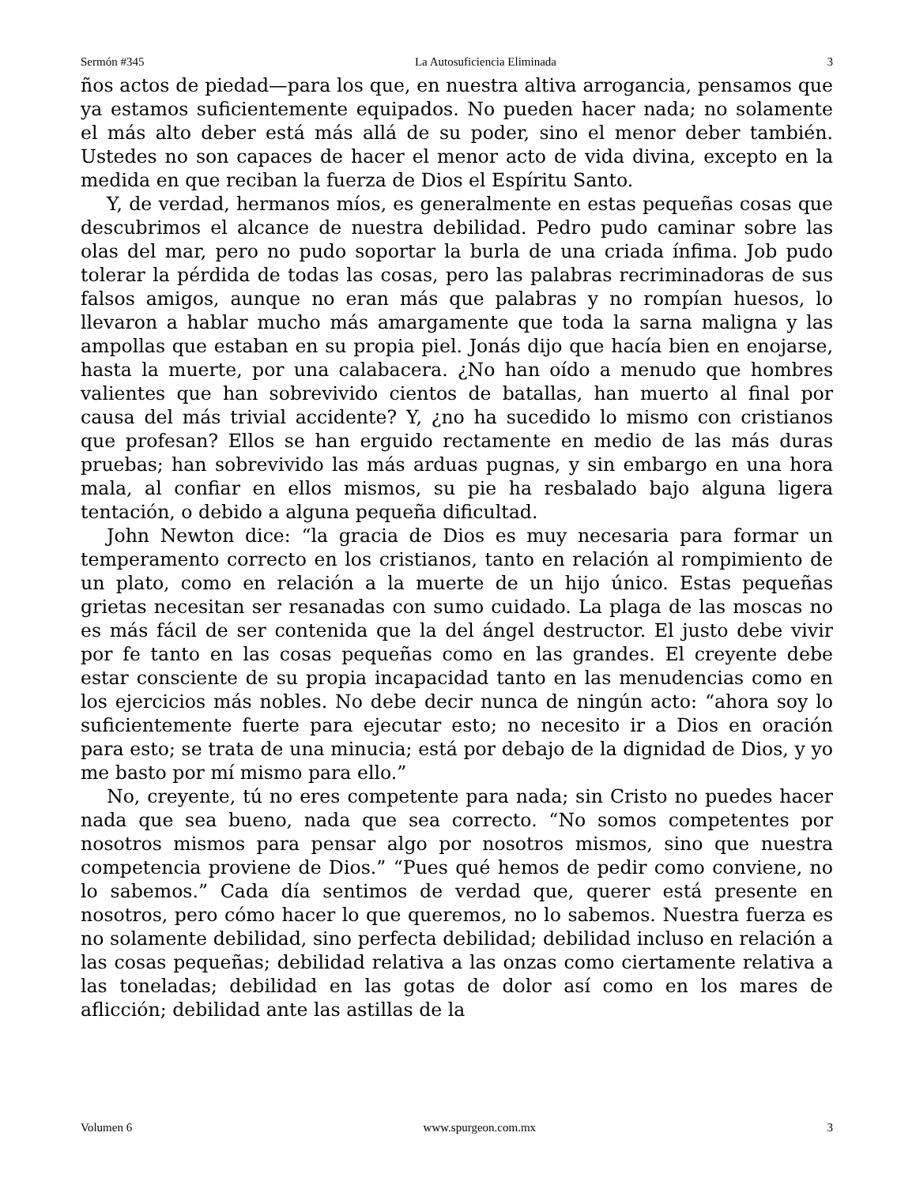Sermón #345 La Autosuficiencia Eliminada 3
ños actos de piedad—para los que, en nuestra altiva arrogancia, pensamos que ya estamos suficientemente equipados. No pueden hacer nada; no solamente el más alto deber está más allá de su poder, sino el menor deber también. Ustedes no son capaces de hacer el menor acto de vida divina, excepto en la medida en que reciban la fuerza de Dios el Espíritu Santo.
Y, de verdad, hermanos míos, es generalmente en estas pequeñas cosas que descubrimos el alcance de nuestra debilidad. Pedro pudo caminar sobre las olas del mar, pero no pudo soportar la burla de una criada ínfima. Job pudo tolerar la pérdida de todas las cosas, pero las palabras recriminadoras de sus falsos amigos, aunque no eran más que palabras y no rompían huesos, lo llevaron a hablar mucho más amargamente que toda la sarna maligna y las ampollas que estaban en su propia piel. Jonás dijo que hacía bien en enojarse, hasta la muerte, por una calabacera. ¿No han oído a menudo que hombres valientes que han sobrevivido cientos de batallas, han muerto al final por causa del más trivial accidente? Y, ¿no ha sucedido lo mismo con cristianos que profesan? Ellos se han erguido rectamente en medio de las más duras pruebas; han sobrevivido las más arduas pugnas, y sin embargo en una hora mala, al confiar en ellos mismos, su pie ha resbalado bajo alguna ligera tentación, o debido a alguna pequeña dificultad.
John Newton dice: “la gracia de Dios es muy necesaria para formar un temperamento correcto en los cristianos, tanto en relación al rompimiento de un plato, como en relación a la muerte de un hijo único. Estas pequeñas grietas necesitan ser resanadas con sumo cuidado. La plaga de las moscas no es más fácil de ser contenida que la del ángel destructor. El justo debe vivir por fe tanto en las cosas pequeñas como en las grandes. El creyente debe estar consciente de su propia incapacidad tanto en las menudencias como en los ejercicios más nobles. No debe decir nunca de ningún acto: “ahora soy lo suficientemente fuerte para ejecutar esto; no necesito ir a Dios en oración para esto; se trata de una minucia; está por debajo de la dignidad de Dios, y yo me basto por mí mismo para ello.”
No, creyente, tú no eres competente para nada; sin Cristo no puedes hacer nada que sea bueno, nada que sea correcto. “No somos competentes por nosotros mismos para pensar algo por nosotros mismos, sino que nuestra competencia proviene de Dios.” “Pues qué hemos de pedir como conviene, no lo sabemos.” Cada día sentimos de verdad que, querer está presente en nosotros, pero cómo hacer lo que queremos, no lo sabemos. Nuestra fuerza es no solamente debilidad, sino perfecta debilidad; debilidad incluso en relación a las cosas pequeñas; debilidad relativa a las onzas como ciertamente relativa a las toneladas; debilidad en las gotas de dolor así como en los mares de aflicción; debilidad ante las astillas de la
Volumen 6 www.spurgeon.com.mx 3